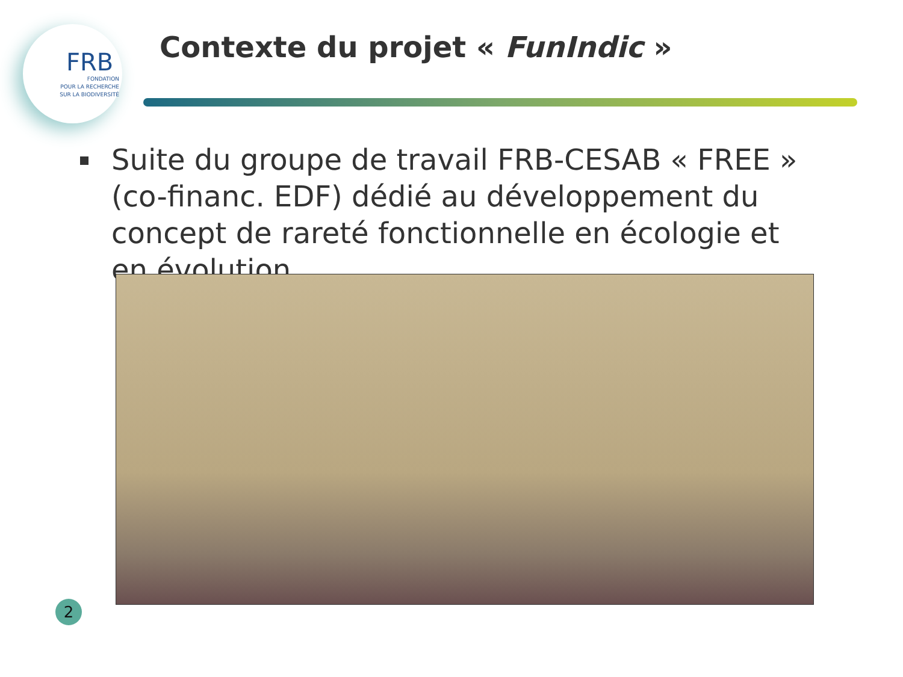FRB
FONDATION
POUR LA RECHERCHE
SUR LA BIODIVERSITÉ
Contexte du projet « FunIndic »
Suite du groupe de travail FRB-CESAB « FREE » (co-financ. EDF) dédié au développement du concept de rareté fonctionnelle en écologie et en évolution
2